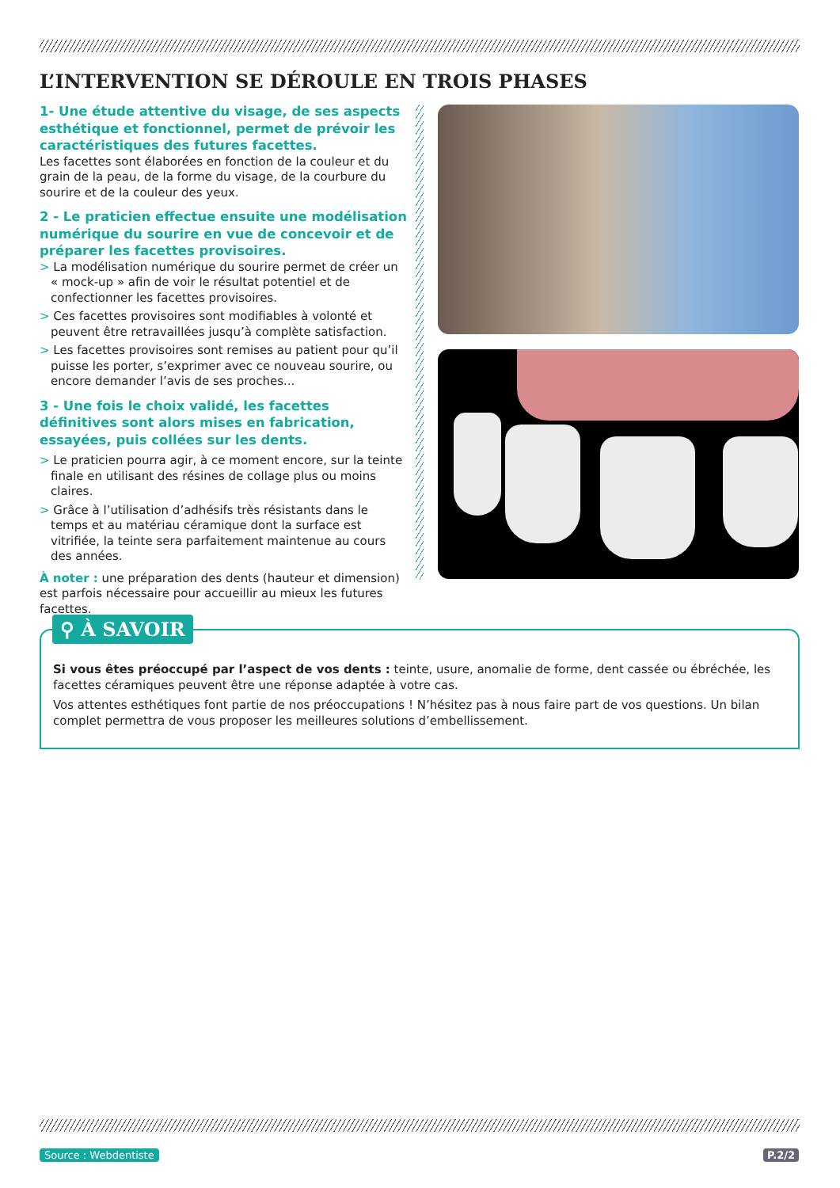L’INTERVENTION SE DÉROULE EN TROIS PHASES
1- Une étude attentive du visage, de ses aspects esthétique et fonctionnel, permet de prévoir les caractéristiques des futures facettes.
Les facettes sont élaborées en fonction de la couleur et du grain de la peau, de la forme du visage, de la courbure du sourire et de la couleur des yeux.
2 - Le praticien effectue ensuite une modélisation numérique du sourire en vue de concevoir et de préparer les facettes provisoires.
> La modélisation numérique du sourire permet de créer un « mock-up » afin de voir le résultat potentiel et de confectionner les facettes provisoires.
> Ces facettes provisoires sont modifiables à volonté et peuvent être retravaillées jusqu’à complète satisfaction.
> Les facettes provisoires sont remises au patient pour qu’il puisse les porter, s’exprimer avec ce nouveau sourire, ou encore demander l’avis de ses proches...
3 - Une fois le choix validé, les facettes définitives sont alors mises en fabrication, essayées, puis collées sur les dents.
> Le praticien pourra agir, à ce moment encore, sur la teinte finale en utilisant des résines de collage plus ou moins claires.
> Grâce à l’utilisation d’adhésifs très résistants dans le temps et au matériau céramique dont la surface est vitrifiée, la teinte sera parfaitement maintenue au cours des années.
À noter : une préparation des dents (hauteur et dimension) est parfois nécessaire pour accueillir au mieux les futures facettes.
Si vous êtes préoccupé par l’aspect de vos dents : teinte, usure, anomalie de forme, dent cassée ou ébréchée, les facettes céramiques peuvent être une réponse adaptée à votre cas.
Vos attentes esthétiques font partie de nos préoccupations ! N’hésitez pas à nous faire part de vos questions. Un bilan complet permettra de vous proposer les meilleures solutions d’embellissement.
⚲ À SAVOIR
Source : Webdentiste P.2/2